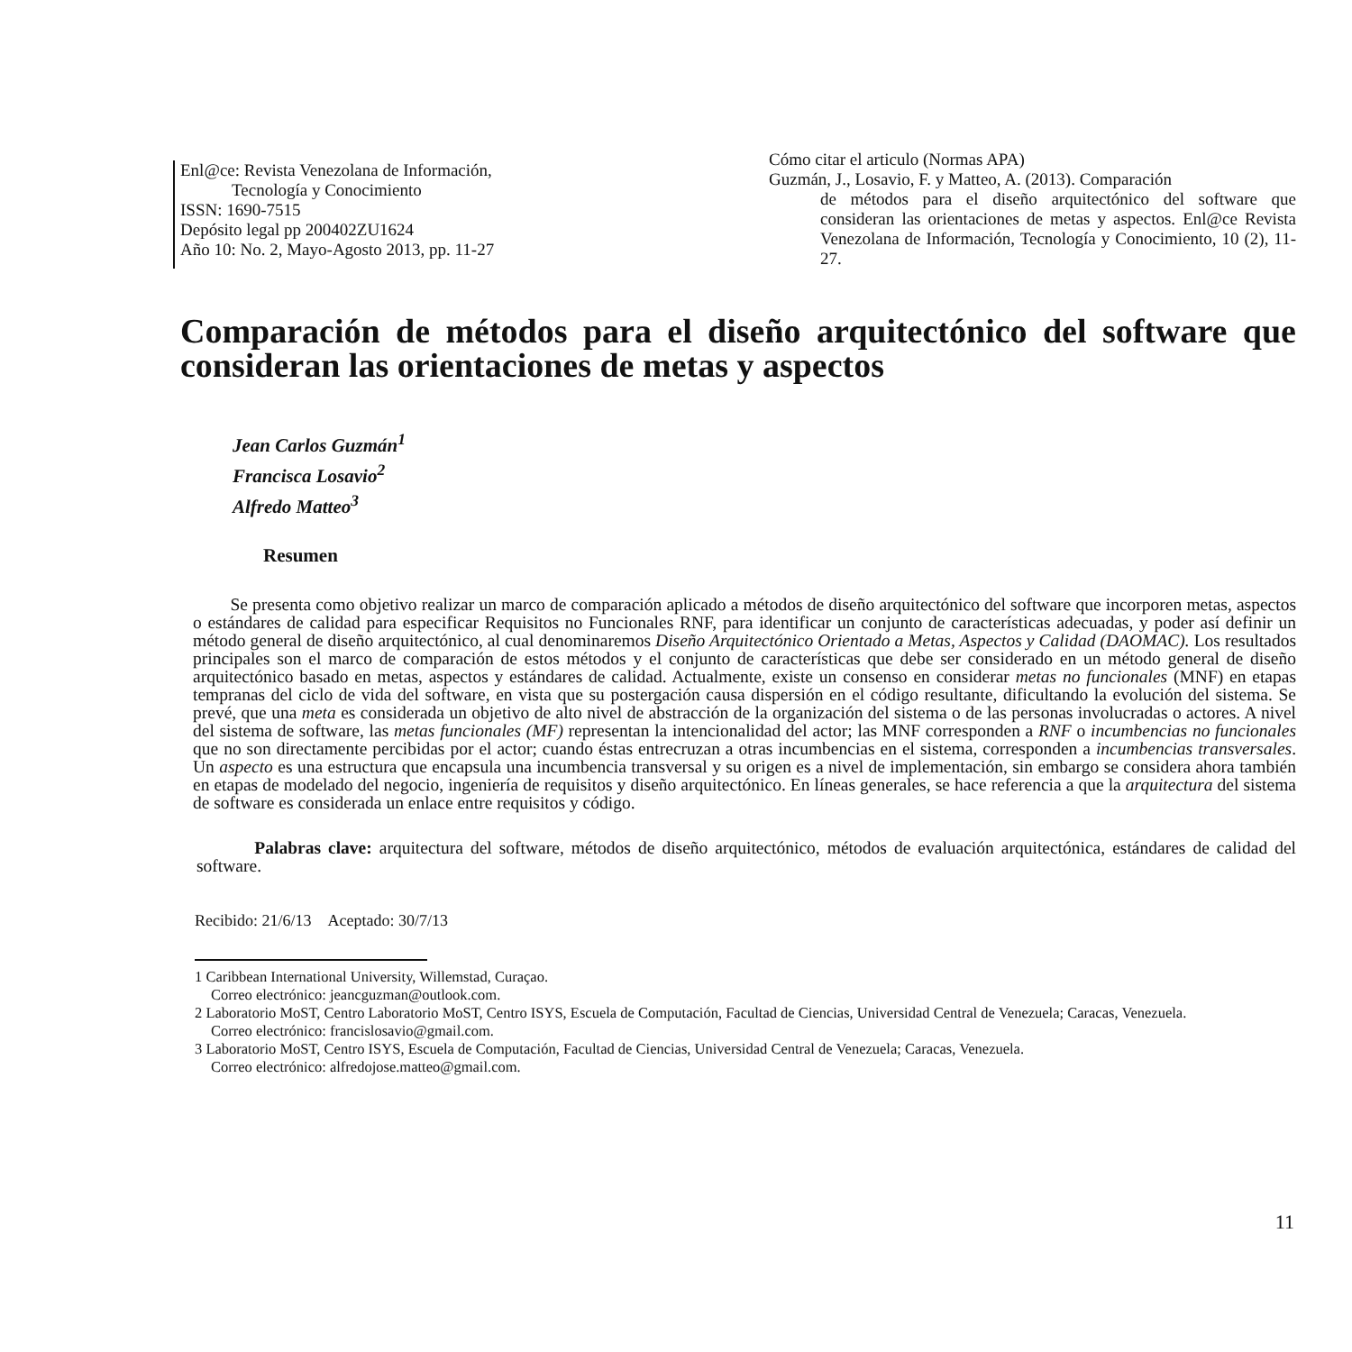Enl@ce: Revista Venezolana de Información,
Tecnología y Conocimiento
ISSN: 1690-7515
Depósito legal pp 200402ZU1624
Año 10: No. 2, Mayo-Agosto 2013, pp. 11-27
Cómo citar el articulo (Normas APA)
Guzmán, J., Losavio, F. y Matteo, A. (2013). Comparación
de métodos para el diseño arquitectónico del software que consideran las orientaciones de metas y aspectos. Enl@ce Revista Venezolana de Información, Tecnología y Conocimiento, 10 (2), 11-27.
Comparación de métodos para el diseño arquitectónico del software que consideran las orientaciones de metas y aspectos
Jean Carlos Guzmán<sup>1</sup>
Francisca Losavio<sup>2</sup>
Alfredo Matteo<sup>3</sup>
Resumen
Se presenta como objetivo realizar un marco de comparación aplicado a métodos de diseño arquitectónico del software que incorporen metas, aspectos o estándares de calidad para especificar Requisitos no Funcionales RNF, para identificar un conjunto de características adecuadas, y poder así definir un método general de diseño arquitectónico, al cual denominaremos Diseño Arquitectónico Orientado a Metas, Aspectos y Calidad (DAOMAC). Los resultados principales son el marco de comparación de estos métodos y el conjunto de características que debe ser considerado en un método general de diseño arquitectónico basado en metas, aspectos y estándares de calidad. Actualmente, existe un consenso en considerar metas no funcionales (MNF) en etapas tempranas del ciclo de vida del software, en vista que su postergación causa dispersión en el código resultante, dificultando la evolución del sistema. Se prevé, que una meta es considerada un objetivo de alto nivel de abstracción de la organización del sistema o de las personas involucradas o actores. A nivel del sistema de software, las metas funcionales (MF) representan la intencionalidad del actor; las MNF corresponden a RNF o incumbencias no funcionales que no son directamente percibidas por el actor; cuando éstas entrecruzan a otras incumbencias en el sistema, corresponden a incumbencias transversales. Un aspecto es una estructura que encapsula una incumbencia transversal y su origen es a nivel de implementación, sin embargo se considera ahora también en etapas de modelado del negocio, ingeniería de requisitos y diseño arquitectónico. En líneas generales, se hace referencia a que la arquitectura del sistema de software es considerada un enlace entre requisitos y código.
Palabras clave: arquitectura del software, métodos de diseño arquitectónico, métodos de evaluación arquitectónica, estándares de calidad del software.
Recibido: 21/6/13 Aceptado: 30/7/13
1 Caribbean International University, Willemstad, Curaçao.
Correo electrónico: jeancguzman@outlook.com.
2 Laboratorio MoST, Centro Laboratorio MoST, Centro ISYS, Escuela de Computación, Facultad de Ciencias, Universidad Central de Venezuela; Caracas, Venezuela.
Correo electrónico: francislosavio@gmail.com.
3 Laboratorio MoST, Centro ISYS, Escuela de Computación, Facultad de Ciencias, Universidad Central de Venezuela; Caracas, Venezuela.
Correo electrónico: alfredojose.matteo@gmail.com.
11